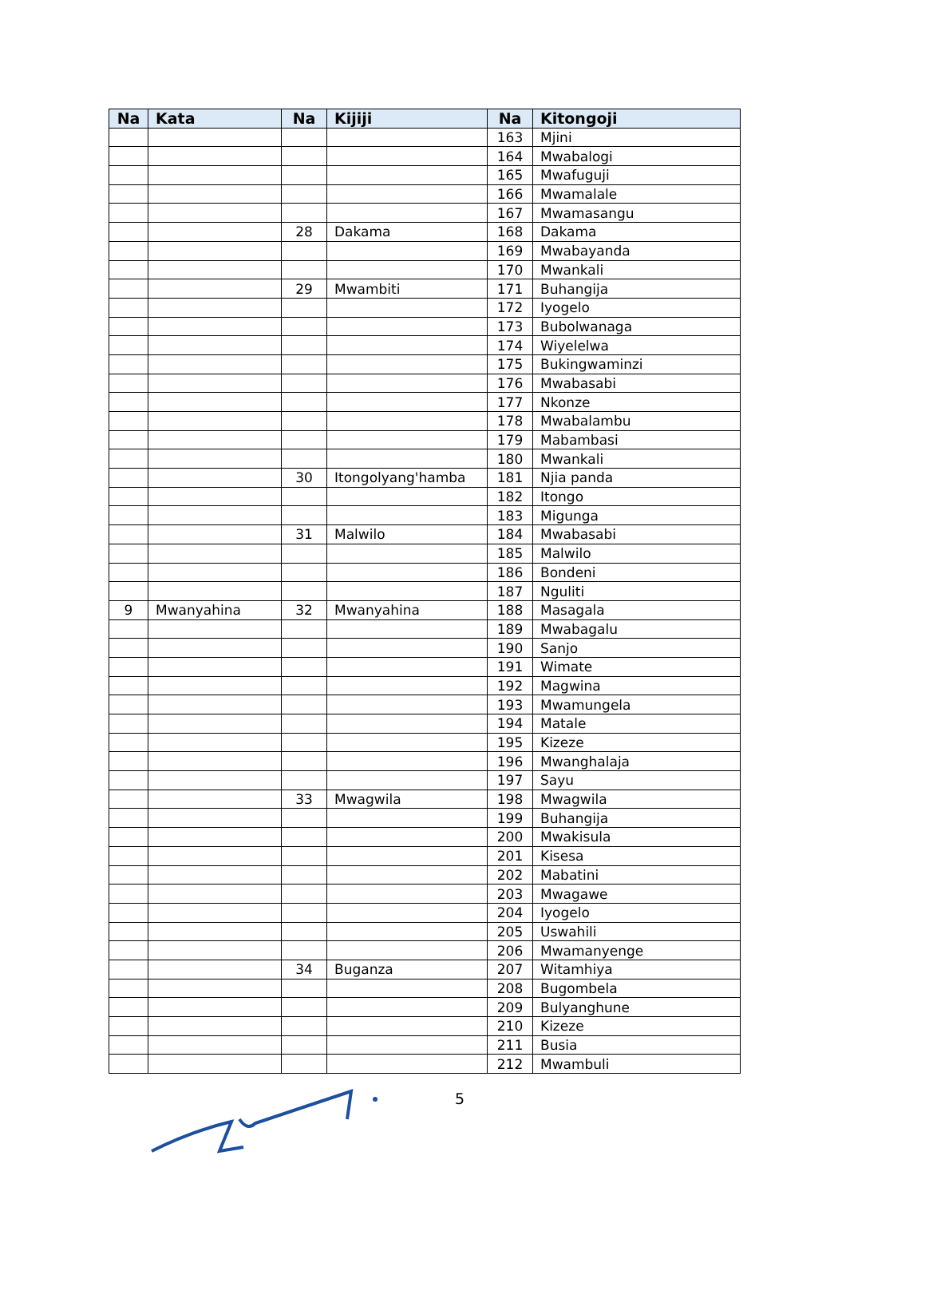| Na | Kata | Na | Kijiji | Na | Kitongoji |
| --- | --- | --- | --- | --- | --- |
| | | | | 163 | Mjini |
| | | | | 164 | Mwabalogi |
| | | | | 165 | Mwafuguji |
| | | | | 166 | Mwamalale |
| | | | | 167 | Mwamasangu |
| | | 28 | Dakama | 168 | Dakama |
| | | | | 169 | Mwabayanda |
| | | | | 170 | Mwankali |
| | | 29 | Mwambiti | 171 | Buhangija |
| | | | | 172 | Iyogelo |
| | | | | 173 | Bubolwanaga |
| | | | | 174 | Wiyelelwa |
| | | | | 175 | Bukingwaminzi |
| | | | | 176 | Mwabasabi |
| | | | | 177 | Nkonze |
| | | | | 178 | Mwabalambu |
| | | | | 179 | Mabambasi |
| | | | | 180 | Mwankali |
| | | 30 | Itongolyang'hamba | 181 | Njia panda |
| | | | | 182 | Itongo |
| | | | | 183 | Migunga |
| | | 31 | Malwilo | 184 | Mwabasabi |
| | | | | 185 | Malwilo |
| | | | | 186 | Bondeni |
| | | | | 187 | Nguliti |
| 9 | Mwanyahina | 32 | Mwanyahina | 188 | Masagala |
| | | | | 189 | Mwabagalu |
| | | | | 190 | Sanjo |
| | | | | 191 | Wimate |
| | | | | 192 | Magwina |
| | | | | 193 | Mwamungela |
| | | | | 194 | Matale |
| | | | | 195 | Kizeze |
| | | | | 196 | Mwanghalaja |
| | | | | 197 | Sayu |
| | | 33 | Mwagwila | 198 | Mwagwila |
| | | | | 199 | Buhangija |
| | | | | 200 | Mwakisula |
| | | | | 201 | Kisesa |
| | | | | 202 | Mabatini |
| | | | | 203 | Mwagawe |
| | | | | 204 | Iyogelo |
| | | | | 205 | Uswahili |
| | | | | 206 | Mwamanyenge |
| | | 34 | Buganza | 207 | Witamhiya |
| | | | | 208 | Bugombela |
| | | | | 209 | Bulyanghune |
| | | | | 210 | Kizeze |
| | | | | 211 | Busia |
| | | | | 212 | Mwambuli |
5